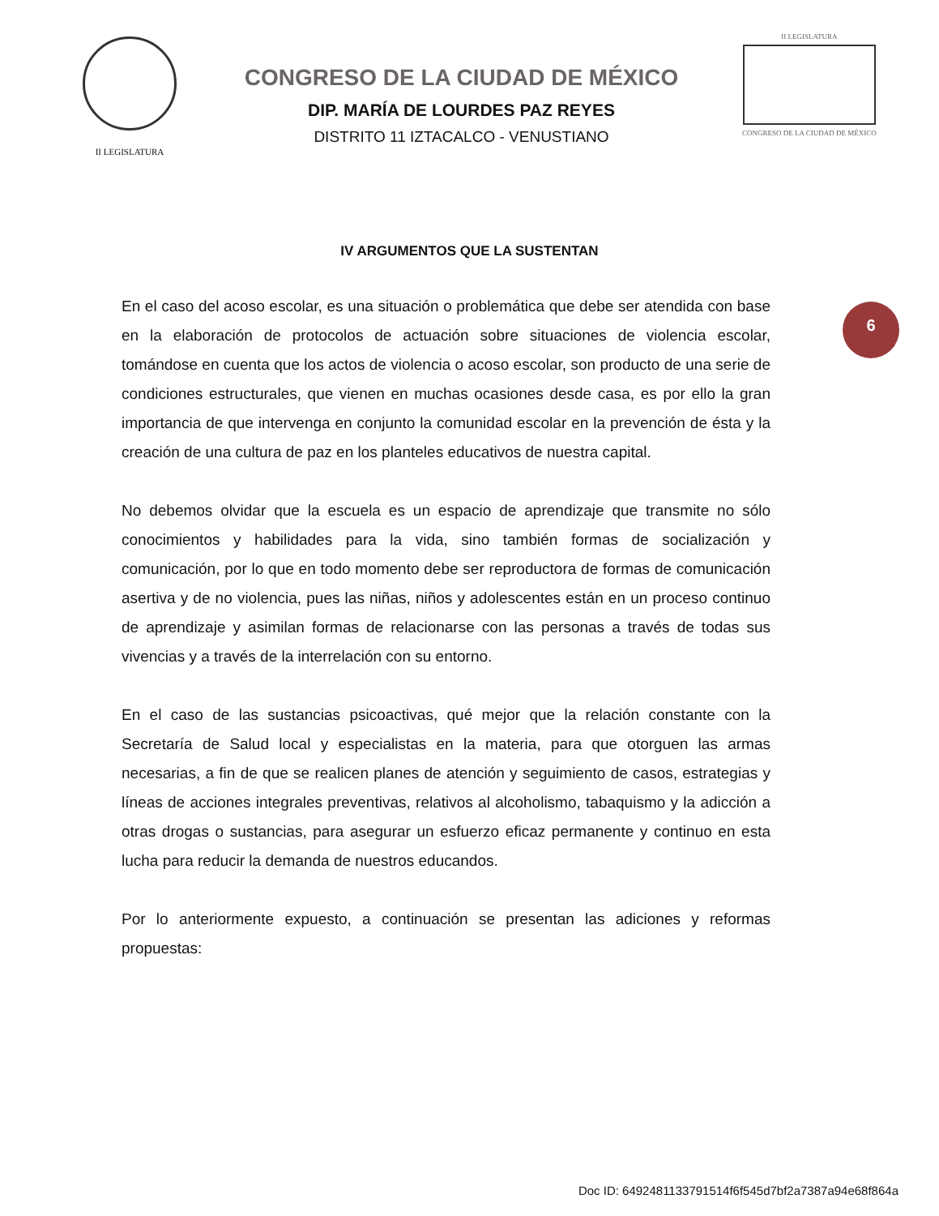II LEGISLATURA
CONGRESO DE LA CIUDAD DE MÉXICO
DIP. MARÍA DE LOURDES PAZ REYES
DISTRITO 11 IZTACALCO - VENUSTIANO
II LEGISLATURA
CONGRESO DE LA CIUDAD DE MÉXICO
IV ARGUMENTOS QUE LA SUSTENTAN
6
En el caso del acoso escolar, es una situación o problemática que debe ser atendida con base en la elaboración de protocolos de actuación sobre situaciones de violencia escolar, tomándose en cuenta que los actos de violencia o acoso escolar, son producto de una serie de condiciones estructurales, que vienen en muchas ocasiones desde casa, es por ello la gran importancia de que intervenga en conjunto la comunidad escolar en la prevención de ésta y la creación de una cultura de paz en los planteles educativos de nuestra capital.
No debemos olvidar que la escuela es un espacio de aprendizaje que transmite no sólo conocimientos y habilidades para la vida, sino también formas de socialización y comunicación, por lo que en todo momento debe ser reproductora de formas de comunicación asertiva y de no violencia, pues las niñas, niños y adolescentes están en un proceso continuo de aprendizaje y asimilan formas de relacionarse con las personas a través de todas sus vivencias y a través de la interrelación con su entorno.
En el caso de las sustancias psicoactivas, qué mejor que la relación constante con la Secretaría de Salud local y especialistas en la materia, para que otorguen las armas necesarias, a fin de que se realicen planes de atención y seguimiento de casos, estrategias y líneas de acciones integrales preventivas, relativos al alcoholismo, tabaquismo y la adicción a otras drogas o sustancias, para asegurar un esfuerzo eficaz permanente y continuo en esta lucha para reducir la demanda de nuestros educandos.
Por lo anteriormente expuesto, a continuación se presentan las adiciones y reformas propuestas:
Doc ID: 6492481133791514f6f545d7bf2a7387a94e68f864a